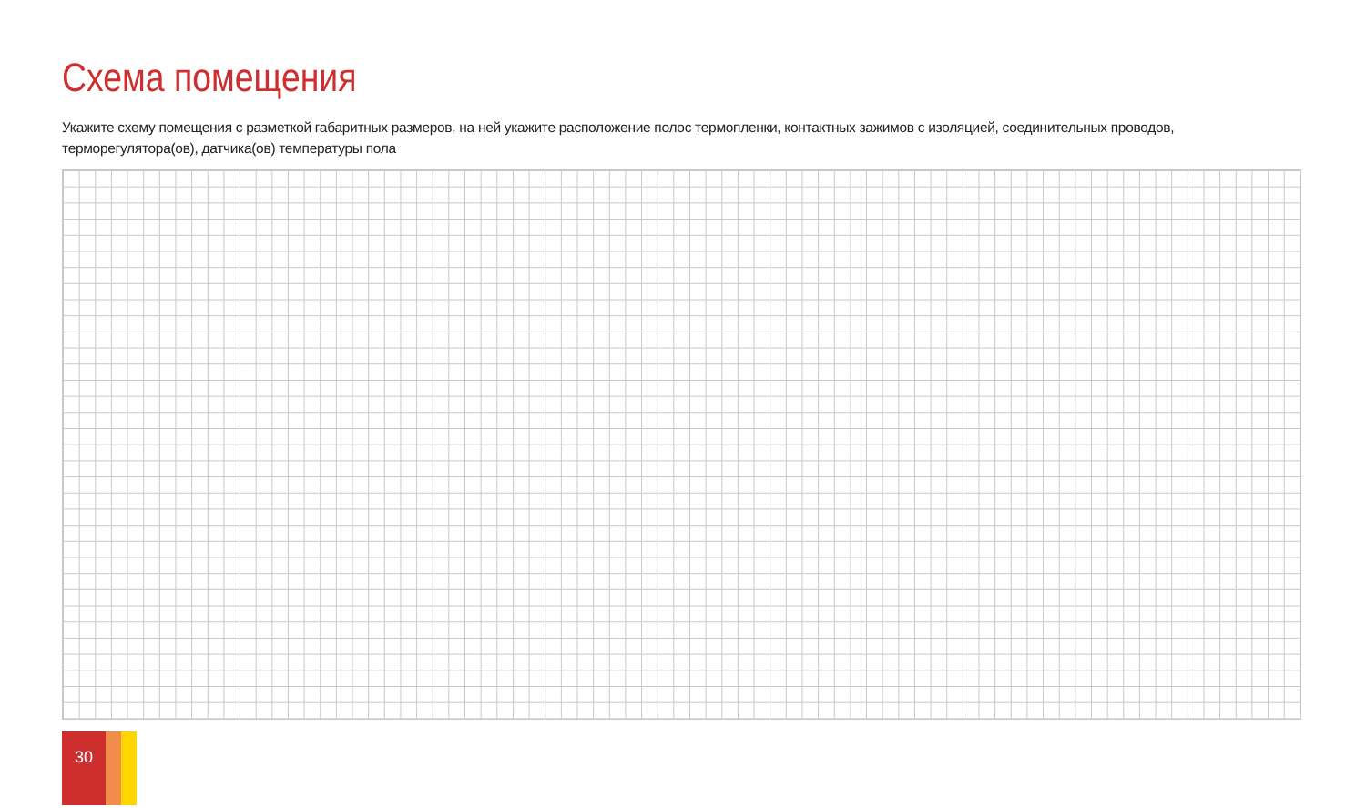Схема помещения
Укажите схему помещения с разметкой габаритных размеров, на ней укажите расположение полос термопленки, контактных зажимов с изоляцией, соединительных проводов, терморегулятора(ов), датчика(ов) температуры пола
30